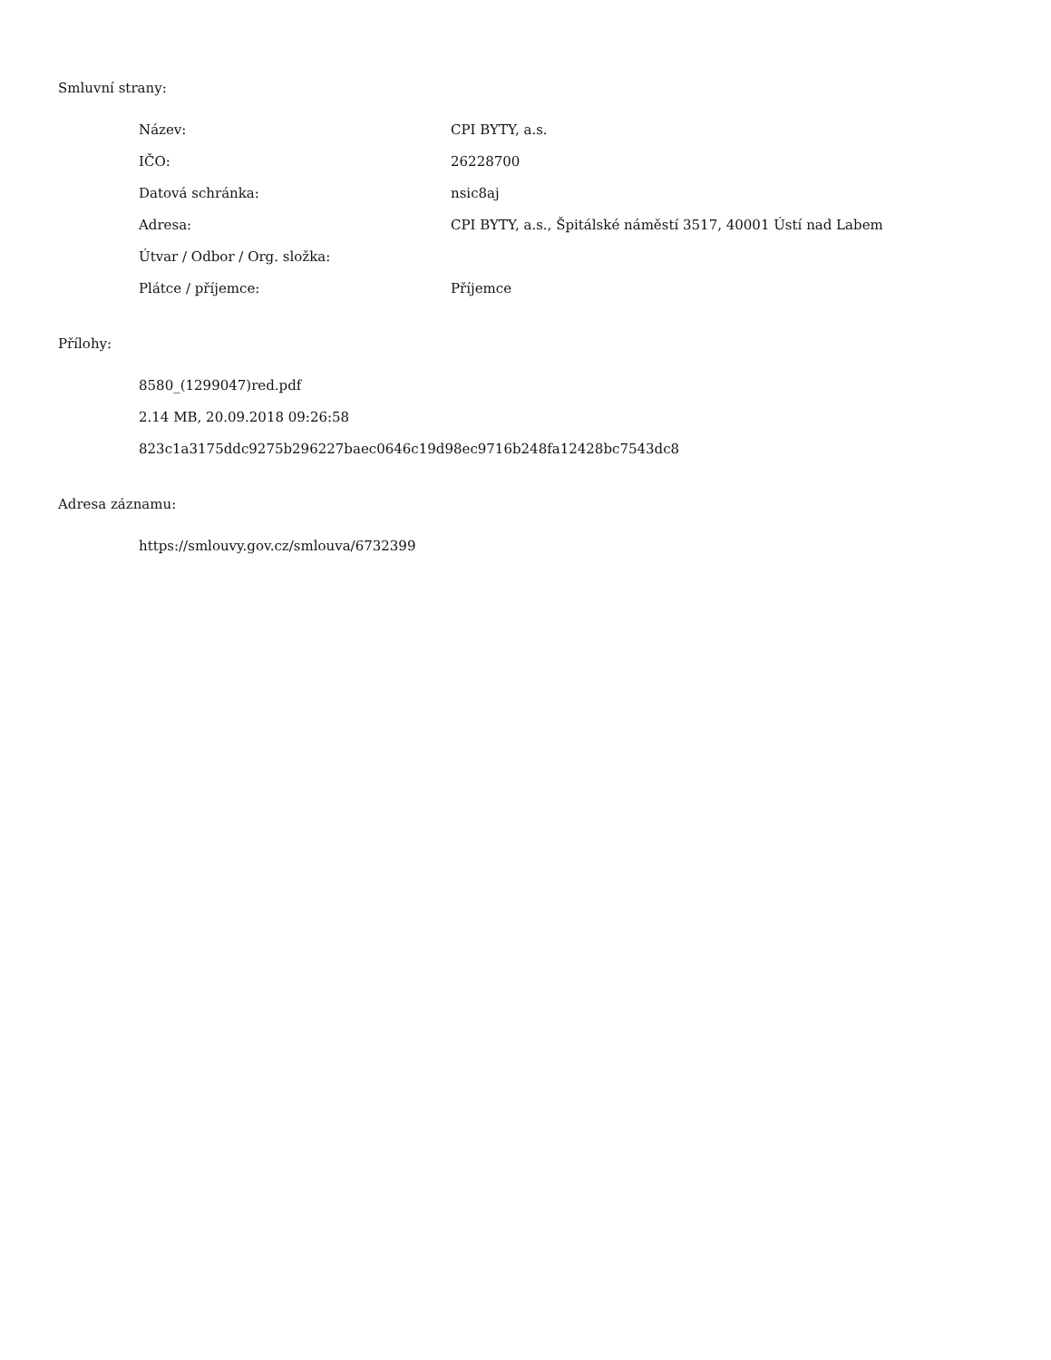Smluvní strany:
| Název: | CPI BYTY, a.s. |
| IČO: | 26228700 |
| Datová schránka: | nsic8aj |
| Adresa: | CPI BYTY, a.s., Špitálské náměstí 3517, 40001 Ústí nad Labem |
| Útvar / Odbor / Org. složka: | |
| Plátce / příjemce: | Příjemce |
Přílohy:
8580_(1299047)red.pdf
2.14 MB, 20.09.2018 09:26:58
823c1a3175ddc9275b296227baec0646c19d98ec9716b248fa12428bc7543dc8
Adresa záznamu:
https://smlouvy.gov.cz/smlouva/6732399